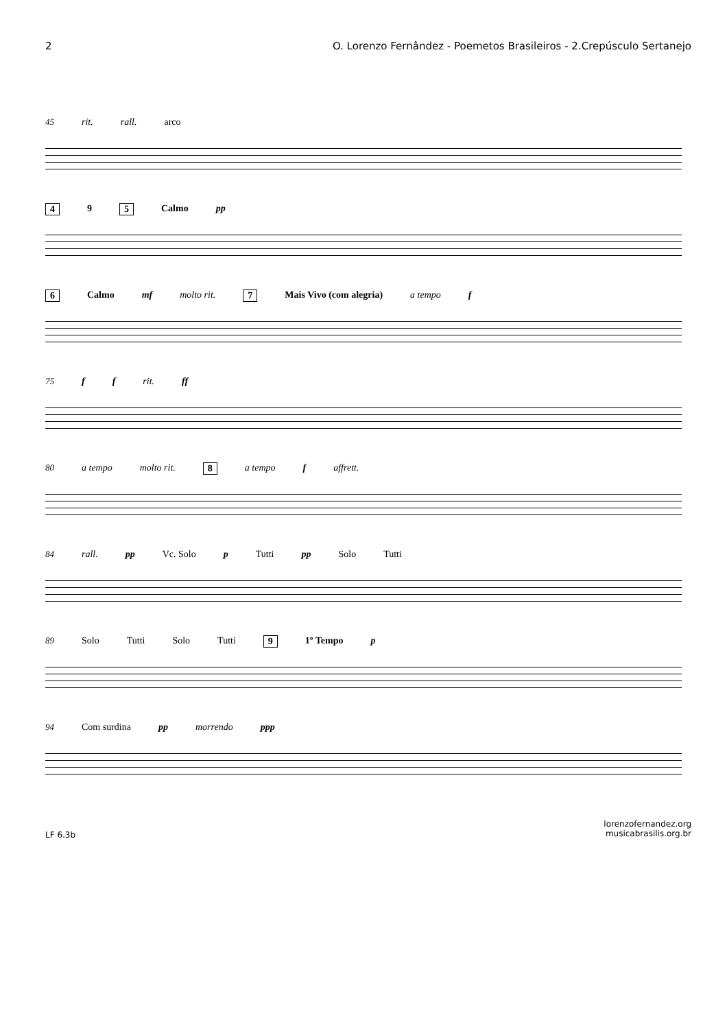2 O. Lorenzo Fernândez - Poemetos Brasileiros - 2.Crepúsculo Sertanejo
45 rit. rall. arco
4 9 5 Calmo pp
6 Calmo mf molto rit. 7 Mais Vivo (com alegria) a tempo f
75 f f rit. ff
80 a tempo molto rit. 8 a tempo f affrett.
84 rall. pp Vc. Solo p Tutti pp Solo Tutti
89 Solo Tutti Solo Tutti 9 1º Tempo p
94 Com surdina pp morrendo ppp
LF 6.3b lorenzofernandez.org
musicabrasilis.org.br